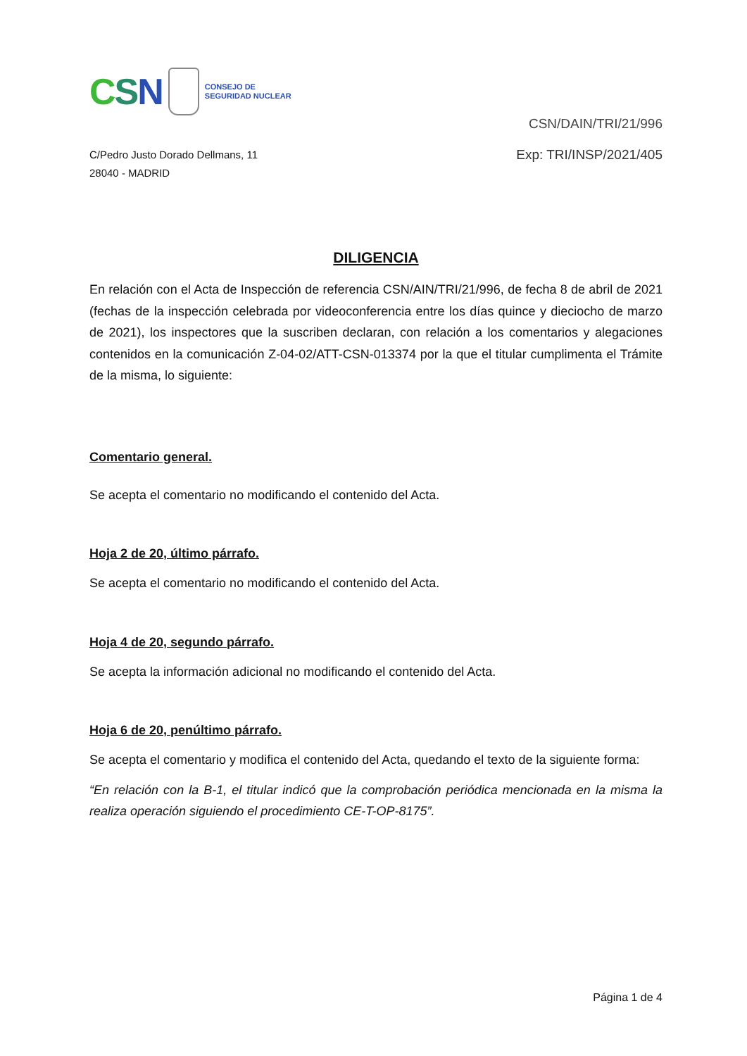CSN
CONSEJO DE
SEGURIDAD NUCLEAR
CSN/DAIN/TRI/21/996
C/Pedro Justo Dorado Dellmans, 11
28040 - MADRID
Exp: TRI/INSP/2021/405
DILIGENCIA
En relación con el Acta de Inspección de referencia CSN/AIN/TRI/21/996, de fecha 8 de abril de 2021 (fechas de la inspección celebrada por videoconferencia entre los días quince y dieciocho de marzo de 2021), los inspectores que la suscriben declaran, con relación a los comentarios y alegaciones contenidos en la comunicación Z-04-02/ATT-CSN-013374 por la que el titular cumplimenta el Trámite de la misma, lo siguiente:
Comentario general.
Se acepta el comentario no modificando el contenido del Acta.
Hoja 2 de 20, último párrafo.
Se acepta el comentario no modificando el contenido del Acta.
Hoja 4 de 20, segundo párrafo.
Se acepta la información adicional no modificando el contenido del Acta.
Hoja 6 de 20, penúltimo párrafo.
Se acepta el comentario y modifica el contenido del Acta, quedando el texto de la siguiente forma:
“En relación con la B-1, el titular indicó que la comprobación periódica mencionada en la misma la realiza operación siguiendo el procedimiento CE-T-OP-8175”.
Página 1 de 4